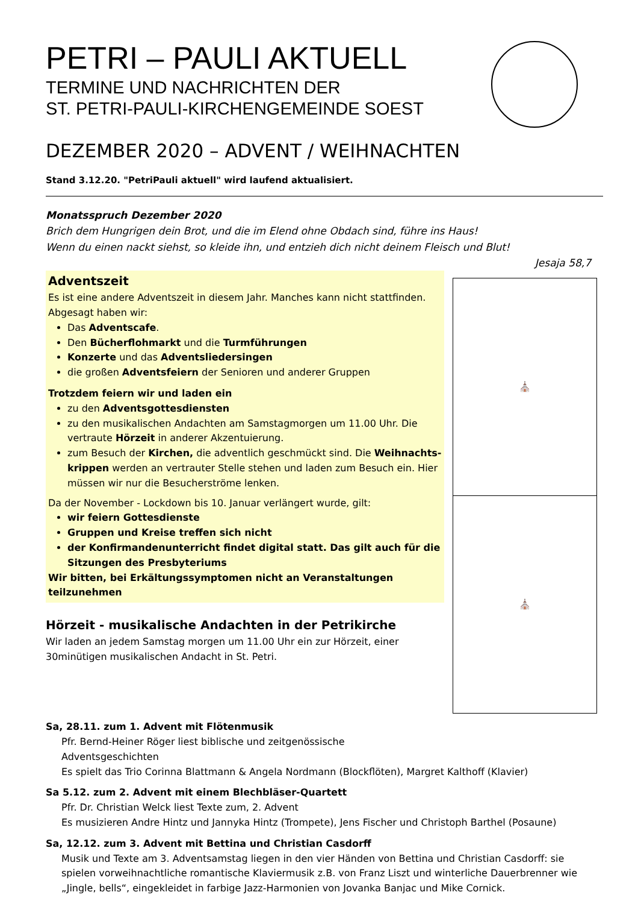PETRI – PAULI AKTUELL
TERMINE UND NACHRICHTEN DER
ST. PETRI-PAULI-KIRCHENGEMEINDE SOEST
DEZEMBER 2020 – ADVENT / WEIHNACHTEN
Stand 3.12.20. "PetriPauli aktuell" wird laufend aktualisiert.
Monatsspruch Dezember 2020
Brich dem Hungrigen dein Brot, und die im Elend ohne Obdach sind, führe ins Haus!
Wenn du einen nackt siehst, so kleide ihn, und entzieh dich nicht deinem Fleisch und Blut!
Jesaja 58,7
Adventszeit
Es ist eine andere Adventszeit in diesem Jahr. Manches kann nicht stattfinden. Abgesagt haben wir:
Das Adventscafe.
Den Bücherflohmarkt und die Turmführungen
Konzerte und das Adventsliedersingen
die großen Adventsfeiern der Senioren und anderer Gruppen
Trotzdem feiern wir und laden ein
zu den Adventsgottesdiensten
zu den musikalischen Andachten am Samstagmorgen um 11.00 Uhr. Die vertraute Hörzeit in anderer Akzentuierung.
zum Besuch der Kirchen, die adventlich geschmückt sind. Die Weihnachts-krippen werden an vertrauter Stelle stehen und laden zum Besuch ein. Hier müssen wir nur die Besucherströme lenken.
Da der November - Lockdown bis 10. Januar verlängert wurde, gilt:
wir feiern Gottesdienste
Gruppen und Kreise treffen sich nicht
der Konfirmandenunterricht findet digital statt. Das gilt auch für die Sitzungen des Presbyteriums
Wir bitten, bei Erkältungssymptomen nicht an Veranstaltungen teilzunehmen
Hörzeit - musikalische Andachten in der Petrikirche
Wir laden an jedem Samstag morgen um 11.00 Uhr ein zur Hörzeit, einer 30minütigen musikalischen Andacht in St. Petri.
⛪
⛪
Sa, 28.11. zum 1. Advent mit Flötenmusik
Pfr. Bernd-Heiner Röger liest biblische und zeitgenössische
Adventsgeschichten
Es spielt das Trio Corinna Blattmann & Angela Nordmann (Blockflöten), Margret Kalthoff (Klavier)
Sa 5.12. zum 2. Advent mit einem Blechbläser-Quartett
Pfr. Dr. Christian Welck liest Texte zum, 2. Advent
Es musizieren Andre Hintz und Jannyka Hintz (Trompete), Jens Fischer und Christoph Barthel (Posaune)
Sa, 12.12. zum 3. Advent mit Bettina und Christian Casdorff
Musik und Texte am 3. Adventsamstag liegen in den vier Händen von Bettina und Christian Casdorff: sie spielen vorweihnachtliche romantische Klaviermusik z.B. von Franz Liszt und winterliche Dauerbrenner wie „Jingle, bells“, eingekleidet in farbige Jazz-Harmonien von Jovanka Banjac und Mike Cornick.